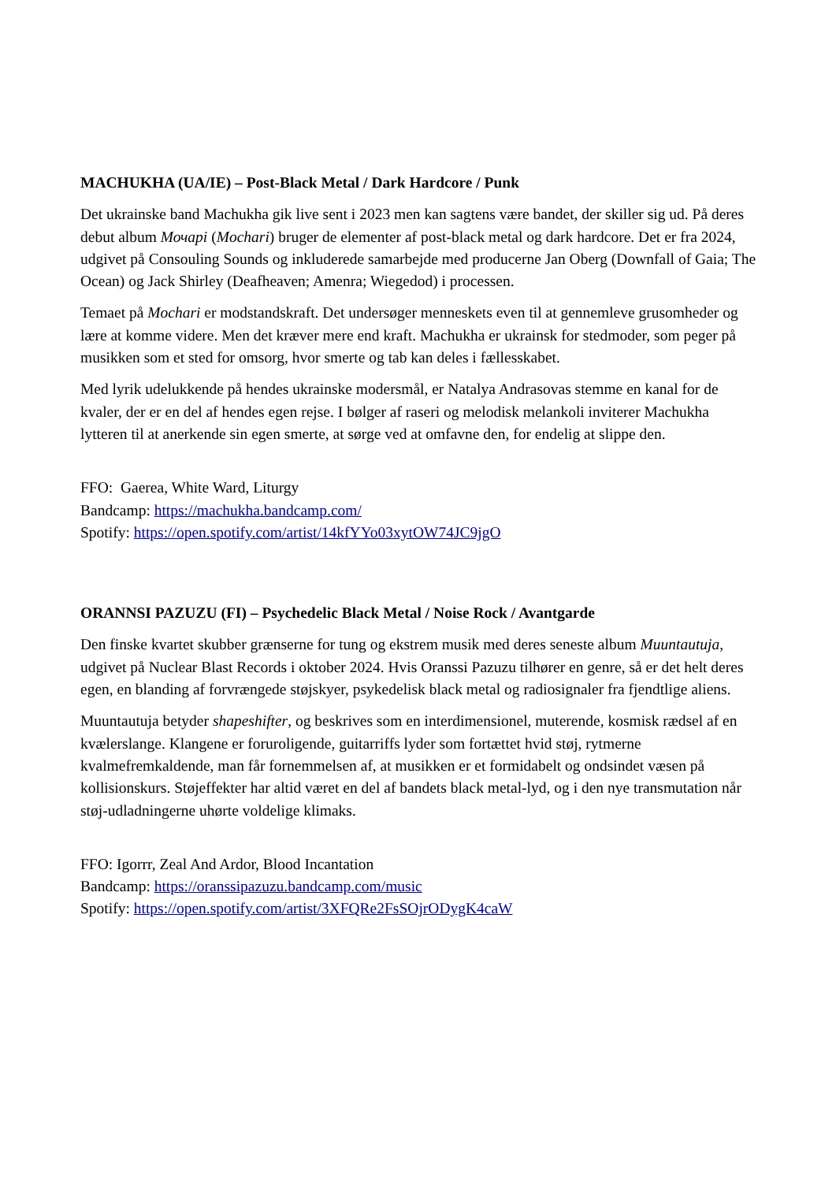MACHUKHA (UA/IE) – Post-Black Metal / Dark Hardcore / Punk
Det ukrainske band Machukha gik live sent i 2023 men kan sagtens være bandet, der skiller sig ud. På deres debut album Мочарі (Mochari) bruger de elementer af post-black metal og dark hardcore. Det er fra 2024, udgivet på Consouling Sounds og inkluderede samarbejde med producerne Jan Oberg (Downfall of Gaia; The Ocean) og Jack Shirley (Deafheaven; Amenra; Wiegedod) i processen.
Temaet på Mochari er modstandskraft. Det undersøger menneskets even til at gennemleve grusomheder og lære at komme videre. Men det kræver mere end kraft. Machukha er ukrainsk for stedmoder, som peger på musikken som et sted for omsorg, hvor smerte og tab kan deles i fællesskabet.
Med lyrik udelukkende på hendes ukrainske modersmål, er Natalya Andrasovas stemme en kanal for de kvaler, der er en del af hendes egen rejse. I bølger af raseri og melodisk melankoli inviterer Machukha lytteren til at anerkende sin egen smerte, at sørge ved at omfavne den, for endelig at slippe den.
FFO: Gaerea, White Ward, Liturgy
Bandcamp: https://machukha.bandcamp.com/
Spotify: https://open.spotify.com/artist/14kfYYo03xytOW74JC9jgO
ORANNSI PAZUZU (FI) – Psychedelic Black Metal / Noise Rock / Avantgarde
Den finske kvartet skubber grænserne for tung og ekstrem musik med deres seneste album Muuntautuja, udgivet på Nuclear Blast Records i oktober 2024. Hvis Oranssi Pazuzu tilhører en genre, så er det helt deres egen, en blanding af forvrængede støjskyer, psykedelisk black metal og radiosignaler fra fjendtlige aliens.
Muuntautuja betyder shapeshifter, og beskrives som en interdimensionel, muterende, kosmisk rædsel af en kvælerslange. Klangene er foruroligende, guitarriffs lyder som fortættet hvid støj, rytmerne kvalmefremkaldende, man får fornemmelsen af, at musikken er et formidabelt og ondsindet væsen på kollisionskurs. Støjeffekter har altid været en del af bandets black metal-lyd, og i den nye transmutation når støj-udladningerne uhørte voldelige klimaks.
FFO: Igorrr, Zeal And Ardor, Blood Incantation
Bandcamp: https://oranssipazuzu.bandcamp.com/music
Spotify: https://open.spotify.com/artist/3XFQRe2FsSOjrODygK4caW